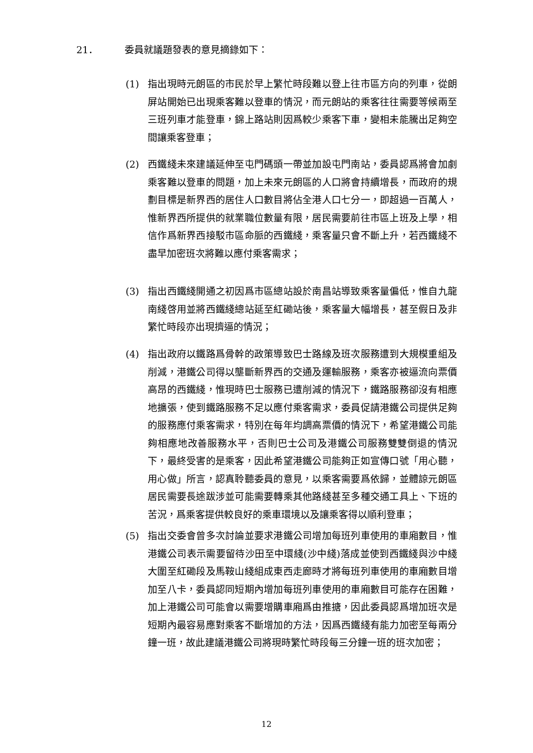21． 委員就議題發表的意見摘錄如下：
(1) 指出現時元朗區的市民於早上繁忙時段難以登上往市區方向的列車，從朗屏站開始已出現乘客難以登車的情況，而元朗站的乘客往往需要等候兩至三班列車才能登車，錦上路站則因爲較少乘客下車，變相未能騰出足夠空間讓乘客登車；
(2) 西鐵綫未來建議延伸至屯門碼頭一帶並加設屯門南站，委員認爲將會加劇乘客難以登車的問題，加上未來元朗區的人口將會持續增長，而政府的規劃目標是新界西的居住人口數目將佔全港人口七分一，即超過一百萬人，惟新界西所提供的就業職位數量有限，居民需要前往市區上班及上學，相信作爲新界西接駁市區命脈的西鐵綫，乘客量只會不斷上升，若西鐵綫不盡早加密班次將難以應付乘客需求；
(3) 指出西鐵綫開通之初因爲市區總站設於南昌站導致乘客量偏低，惟自九龍南綫啓用並將西鐵綫總站延至紅磡站後，乘客量大幅增長，甚至假日及非繁忙時段亦出現擠逼的情況；
(4) 指出政府以鐵路爲骨幹的政策導致巴士路線及班次服務遭到大規模重組及削減，港鐵公司得以壟斷新界西的交通及運輸服務，乘客亦被逼流向票價高昂的西鐵綫，惟現時巴士服務已遭削減的情況下，鐵路服務卻沒有相應地擴張，使到鐵路服務不足以應付乘客需求，委員促請港鐵公司提供足夠的服務應付乘客需求，特別在每年均調高票價的情況下，希望港鐵公司能夠相應地改善服務水平，否則巴士公司及港鐵公司服務雙雙倒退的情況下，最終受害的是乘客，因此希望港鐵公司能夠正如宣傳口號「用心聽，用心做」所言，認真聆聽委員的意見，以乘客需要爲依歸，並體諒元朗區居民需要長途跋涉並可能需要轉乘其他路綫甚至多種交通工具上、下班的苦況，爲乘客提供較良好的乘車環境以及讓乘客得以順利登車；
(5) 指出交委會曾多次討論並要求港鐵公司增加每班列車使用的車廂數目，惟港鐵公司表示需要留待沙田至中環綫(沙中綫)落成並使到西鐵綫與沙中綫大圍至紅磡段及馬鞍山綫組成東西走廊時才將每班列車使用的車廂數目增加至八卡，委員認同短期內增加每班列車使用的車廂數目可能存在困難，加上港鐵公司可能會以需要增購車廂爲由推搪，因此委員認爲增加班次是短期內最容易應對乘客不斷增加的方法，因爲西鐵綫有能力加密至每兩分鐘一班，故此建議港鐵公司將現時繁忙時段每三分鐘一班的班次加密；
12